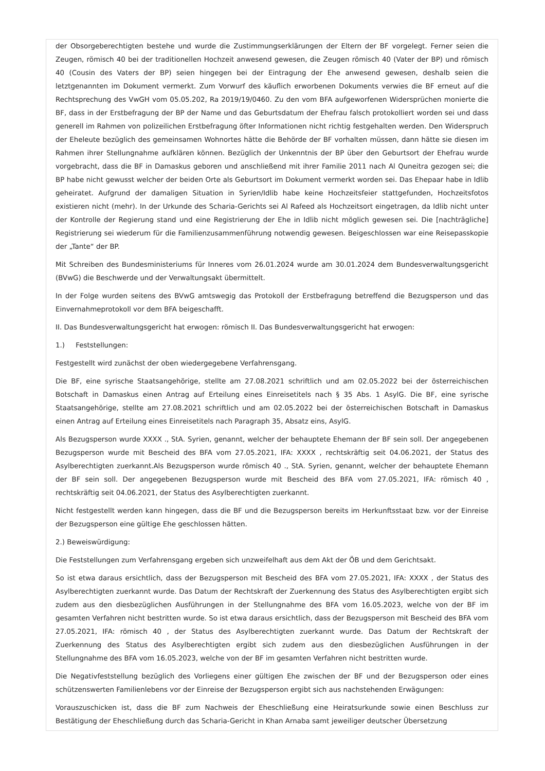der Obsorgeberechtigten bestehe und wurde die Zustimmungserklärungen der Eltern der BF vorgelegt. Ferner seien die Zeugen, römisch 40 bei der traditionellen Hochzeit anwesend gewesen, die Zeugen römisch 40 (Vater der BP) und römisch 40 (Cousin des Vaters der BP) seien hingegen bei der Eintragung der Ehe anwesend gewesen, deshalb seien die letztgenannten im Dokument vermerkt. Zum Vorwurf des käuflich erworbenen Dokuments verwies die BF erneut auf die Rechtsprechung des VwGH vom 05.05.202, Ra 2019/19/0460. Zu den vom BFA aufgeworfenen Widersprüchen monierte die BF, dass in der Erstbefragung der BP der Name und das Geburtsdatum der Ehefrau falsch protokolliert worden sei und dass generell im Rahmen von polizeilichen Erstbefragung öfter Informationen nicht richtig festgehalten werden. Den Widerspruch der Eheleute bezüglich des gemeinsamen Wohnortes hätte die Behörde der BF vorhalten müssen, dann hätte sie diesen im Rahmen ihrer Stellungnahme aufklären können. Bezüglich der Unkenntnis der BP über den Geburtsort der Ehefrau wurde vorgebracht, dass die BF in Damaskus geboren und anschließend mit ihrer Familie 2011 nach Al Quneitra gezogen sei; die BP habe nicht gewusst welcher der beiden Orte als Geburtsort im Dokument vermerkt worden sei. Das Ehepaar habe in Idlib geheiratet. Aufgrund der damaligen Situation in Syrien/Idlib habe keine Hochzeitsfeier stattgefunden, Hochzeitsfotos existieren nicht (mehr). In der Urkunde des Scharia-Gerichts sei Al Rafeed als Hochzeitsort eingetragen, da Idlib nicht unter der Kontrolle der Regierung stand und eine Registrierung der Ehe in Idlib nicht möglich gewesen sei. Die [nachträgliche] Registrierung sei wiederum für die Familienzusammenführung notwendig gewesen. Beigeschlossen war eine Reisepasskopie der „Tante“ der BP.
Mit Schreiben des Bundesministeriums für Inneres vom 26.01.2024 wurde am 30.01.2024 dem Bundesverwaltungsgericht (BVwG) die Beschwerde und der Verwaltungsakt übermittelt.
In der Folge wurden seitens des BVwG amtswegig das Protokoll der Erstbefragung betreffend die Bezugsperson und das Einvernahmeprotokoll vor dem BFA beigeschafft.
II. Das Bundesverwaltungsgericht hat erwogen: römisch II. Das Bundesverwaltungsgericht hat erwogen:
1.) Feststellungen:
Festgestellt wird zunächst der oben wiedergegebene Verfahrensgang.
Die BF, eine syrische Staatsangehörige, stellte am 27.08.2021 schriftlich und am 02.05.2022 bei der österreichischen Botschaft in Damaskus einen Antrag auf Erteilung eines Einreisetitels nach § 35 Abs. 1 AsylG. Die BF, eine syrische Staatsangehörige, stellte am 27.08.2021 schriftlich und am 02.05.2022 bei der österreichischen Botschaft in Damaskus einen Antrag auf Erteilung eines Einreisetitels nach Paragraph 35, Absatz eins, AsylG.
Als Bezugsperson wurde XXXX ., StA. Syrien, genannt, welcher der behauptete Ehemann der BF sein soll. Der angegebenen Bezugsperson wurde mit Bescheid des BFA vom 27.05.2021, IFA: XXXX , rechtskräftig seit 04.06.2021, der Status des Asylberechtigten zuerkannt.Als Bezugsperson wurde römisch 40 ., StA. Syrien, genannt, welcher der behauptete Ehemann der BF sein soll. Der angegebenen Bezugsperson wurde mit Bescheid des BFA vom 27.05.2021, IFA: römisch 40 , rechtskräftig seit 04.06.2021, der Status des Asylberechtigten zuerkannt.
Nicht festgestellt werden kann hingegen, dass die BF und die Bezugsperson bereits im Herkunftsstaat bzw. vor der Einreise der Bezugsperson eine gültige Ehe geschlossen hätten.
2.) Beweiswürdigung:
Die Feststellungen zum Verfahrensgang ergeben sich unzweifelhaft aus dem Akt der ÖB und dem Gerichtsakt.
So ist etwa daraus ersichtlich, dass der Bezugsperson mit Bescheid des BFA vom 27.05.2021, IFA: XXXX , der Status des Asylberechtigten zuerkannt wurde. Das Datum der Rechtskraft der Zuerkennung des Status des Asylberechtigten ergibt sich zudem aus den diesbezüglichen Ausführungen in der Stellungnahme des BFA vom 16.05.2023, welche von der BF im gesamten Verfahren nicht bestritten wurde. So ist etwa daraus ersichtlich, dass der Bezugsperson mit Bescheid des BFA vom 27.05.2021, IFA: römisch 40 , der Status des Asylberechtigten zuerkannt wurde. Das Datum der Rechtskraft der Zuerkennung des Status des Asylberechtigten ergibt sich zudem aus den diesbezüglichen Ausführungen in der Stellungnahme des BFA vom 16.05.2023, welche von der BF im gesamten Verfahren nicht bestritten wurde.
Die Negativfeststellung bezüglich des Vorliegens einer gültigen Ehe zwischen der BF und der Bezugsperson oder eines schützenswerten Familienlebens vor der Einreise der Bezugsperson ergibt sich aus nachstehenden Erwägungen:
Vorauszuschicken ist, dass die BF zum Nachweis der Eheschließung eine Heiratsurkunde sowie einen Beschluss zur Bestätigung der Eheschließung durch das Scharia-Gericht in Khan Arnaba samt jeweiliger deutscher Übersetzung